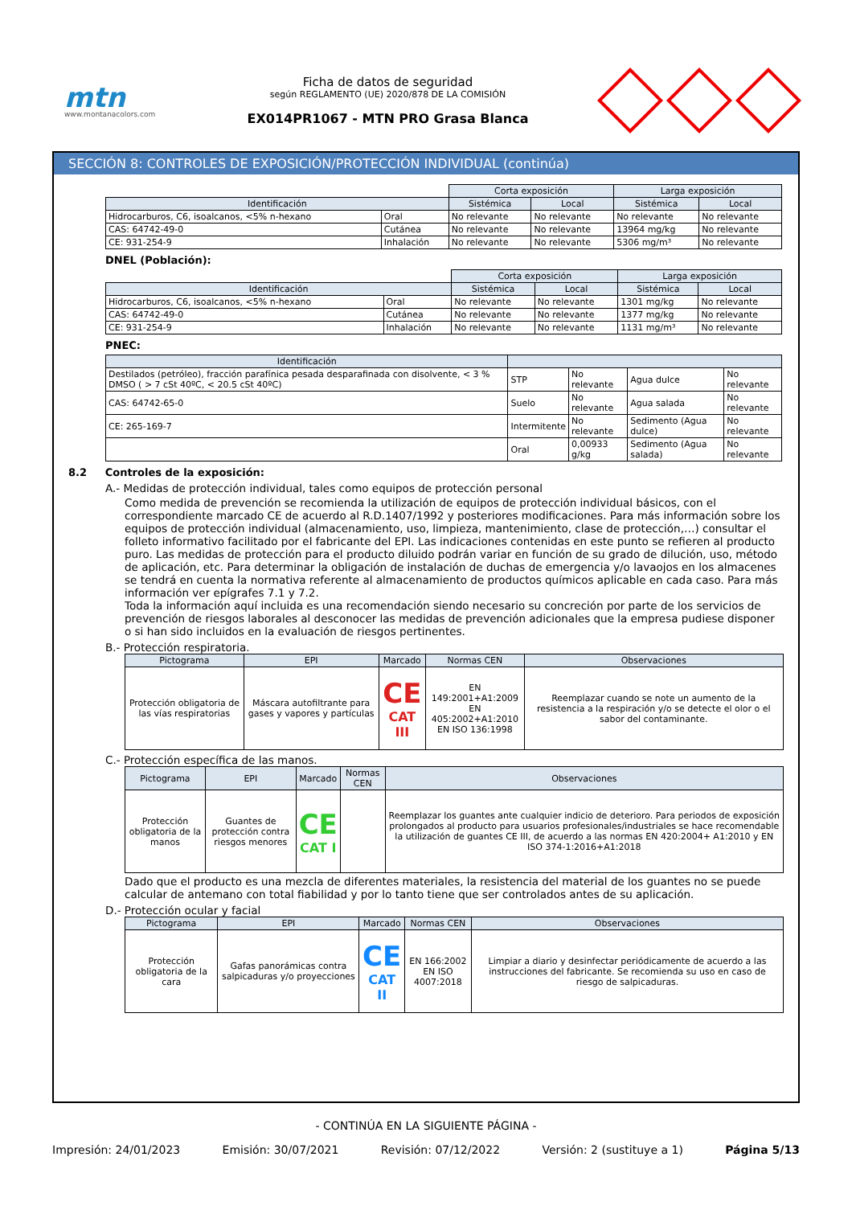mtn
www.montanacolors.com
Ficha de datos de seguridad
según REGLAMENTO (UE) 2020/878 DE LA COMISIÓN
EX014PR1067 - MTN PRO Grasa Blanca
SECCIÓN 8: CONTROLES DE EXPOSICIÓN/PROTECCIÓN INDIVIDUAL (continúa)
| | | Corta exposición | | Larga exposición | |
| Identificación | | Sistémica | Local | Sistémica | Local |
| Hidrocarburos, C6, isoalcanos, <5% n-hexano | Oral | No relevante | No relevante | No relevante | No relevante |
| CAS: 64742-49-0 | Cutánea | No relevante | No relevante | 13964 mg/kg | No relevante |
| CE: 931-254-9 | Inhalación | No relevante | No relevante | 5306 mg/m³ | No relevante |
DNEL (Población):
| | | Corta exposición | | Larga exposición | |
| Identificación | | Sistémica | Local | Sistémica | Local |
| Hidrocarburos, C6, isoalcanos, <5% n-hexano | Oral | No relevante | No relevante | 1301 mg/kg | No relevante |
| CAS: 64742-49-0 | Cutánea | No relevante | No relevante | 1377 mg/kg | No relevante |
| CE: 931-254-9 | Inhalación | No relevante | No relevante | 1131 mg/m³ | No relevante |
PNEC:
| Identificación | | | | |
| --- | --- | --- | --- | --- |
| Destilados (petróleo), fracción parafínica pesada desparafinada con disolvente, < 3 % DMSO ( > 7 cSt 40ºC, < 20.5 cSt 40ºC) | STP | No relevante | Agua dulce | No relevante |
| CAS: 64742-65-0 | Suelo | No relevante | Agua salada | No relevante |
| CE: 265-169-7 | Intermitente | No relevante | Sedimento (Agua dulce) | No relevante |
| | Oral | 0,00933 g/kg | Sedimento (Agua salada) | No relevante |
8.2 Controles de la exposición:
A.- Medidas de protección individual, tales como equipos de protección personal
Como medida de prevención se recomienda la utilización de equipos de protección individual básicos, con el correspondiente marcado CE de acuerdo al R.D.1407/1992 y posteriores modificaciones. Para más información sobre los equipos de protección individual (almacenamiento, uso, limpieza, mantenimiento, clase de protección,…) consultar el folleto informativo facilitado por el fabricante del EPI. Las indicaciones contenidas en este punto se refieren al producto puro. Las medidas de protección para el producto diluido podrán variar en función de su grado de dilución, uso, método de aplicación, etc. Para determinar la obligación de instalación de duchas de emergencia y/o lavaojos en los almacenes se tendrá en cuenta la normativa referente al almacenamiento de productos químicos aplicable en cada caso. Para más información ver epígrafes 7.1 y 7.2.
Toda la información aquí incluida es una recomendación siendo necesario su concreción por parte de los servicios de prevención de riesgos laborales al desconocer las medidas de prevención adicionales que la empresa pudiese disponer o si han sido incluidos en la evaluación de riesgos pertinentes.
B.- Protección respiratoria.
| Pictograma | EPI | Marcado | Normas CEN | Observaciones |
| --- | --- | --- | --- | --- |
| Protección obligatoria de las vías respiratorias | Máscara autofiltrante para gases y vapores y partículas | CE CAT III | EN 149:2001+A1:2009 EN 405:2002+A1:2010 EN ISO 136:1998 | Reemplazar cuando se note un aumento de la resistencia a la respiración y/o se detecte el olor o el sabor del contaminante. |
C.- Protección específica de las manos.
| Pictograma | EPI | Marcado | Normas CEN | Observaciones |
| --- | --- | --- | --- | --- |
| Protección obligatoria de la manos | Guantes de protección contra riesgos menores | CE CAT I | | Reemplazar los guantes ante cualquier indicio de deterioro. Para periodos de exposición prolongados al producto para usuarios profesionales/industriales se hace recomendable la utilización de guantes CE III, de acuerdo a las normas EN 420:2004+ A1:2010 y EN ISO 374-1:2016+A1:2018 |
Dado que el producto es una mezcla de diferentes materiales, la resistencia del material de los guantes no se puede calcular de antemano con total fiabilidad y por lo tanto tiene que ser controlados antes de su aplicación.
D.- Protección ocular y facial
| Pictograma | EPI | Marcado | Normas CEN | Observaciones |
| --- | --- | --- | --- | --- |
| Protección obligatoria de la cara | Gafas panorámicas contra salpicaduras y/o proyecciones | CE CAT II | EN 166:2002 EN ISO 4007:2018 | Limpiar a diario y desinfectar periódicamente de acuerdo a las instrucciones del fabricante. Se recomienda su uso en caso de riesgo de salpicaduras. |
- CONTINÚA EN LA SIGUIENTE PÁGINA -
Impresión: 24/01/2023 Emisión: 30/07/2021 Revisión: 07/12/2022 Versión: 2 (sustituye a 1) Página 5/13